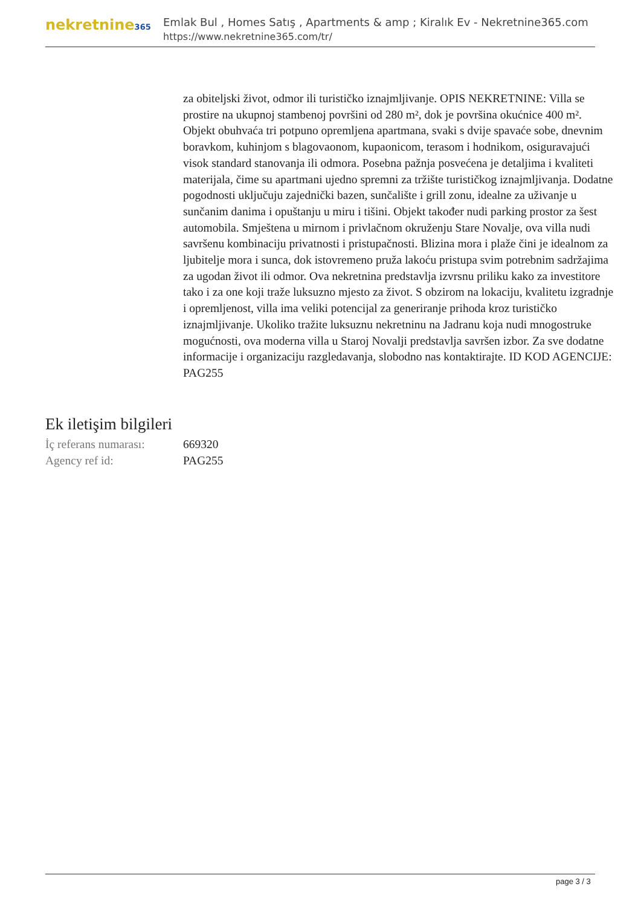nekretnine365
Emlak Bul , Homes Satış , Apartments & amp ; Kiralık Ev - Nekretnine365.com
https://www.nekretnine365.com/tr/
za obiteljski život, odmor ili turističko iznajmljivanje. OPIS NEKRETNINE: Villa se prostire na ukupnoj stambenoj površini od 280 m², dok je površina okućnice 400 m². Objekt obuhvaća tri potpuno opremljena apartmana, svaki s dvije spavaće sobe, dnevnim boravkom, kuhinjom s blagovaonom, kupaonicom, terasom i hodnikom, osiguravajući visok standard stanovanja ili odmora. Posebna pažnja posvećena je detaljima i kvaliteti materijala, čime su apartmani ujedno spremni za tržište turističkog iznajmljivanja. Dodatne pogodnosti uključuju zajednički bazen, sunčalište i grill zonu, idealne za uživanje u sunčanim danima i opuštanju u miru i tišini. Objekt također nudi parking prostor za šest automobila. Smještena u mirnom i privlačnom okruženju Stare Novalje, ova villa nudi savršenu kombinaciju privatnosti i pristupačnosti. Blizina mora i plaže čini je idealnom za ljubitelje mora i sunca, dok istovremeno pruža lakoću pristupa svim potrebnim sadržajima za ugodan život ili odmor. Ova nekretnina predstavlja izvrsnu priliku kako za investitore tako i za one koji traže luksuzno mjesto za život. S obzirom na lokaciju, kvalitetu izgradnje i opremljenost, villa ima veliki potencijal za generiranje prihoda kroz turističko iznajmljivanje. Ukoliko tražite luksuznu nekretninu na Jadranu koja nudi mnogostruke mogućnosti, ova moderna villa u Staroj Novalji predstavlja savršen izbor. Za sve dodatne informacije i organizaciju razgledavanja, slobodno nas kontaktirajte. ID KOD AGENCIJE: PAG255
Ek iletişim bilgileri
| İç referans numarası: | 669320 |
| Agency ref id: | PAG255 |
page 3 / 3